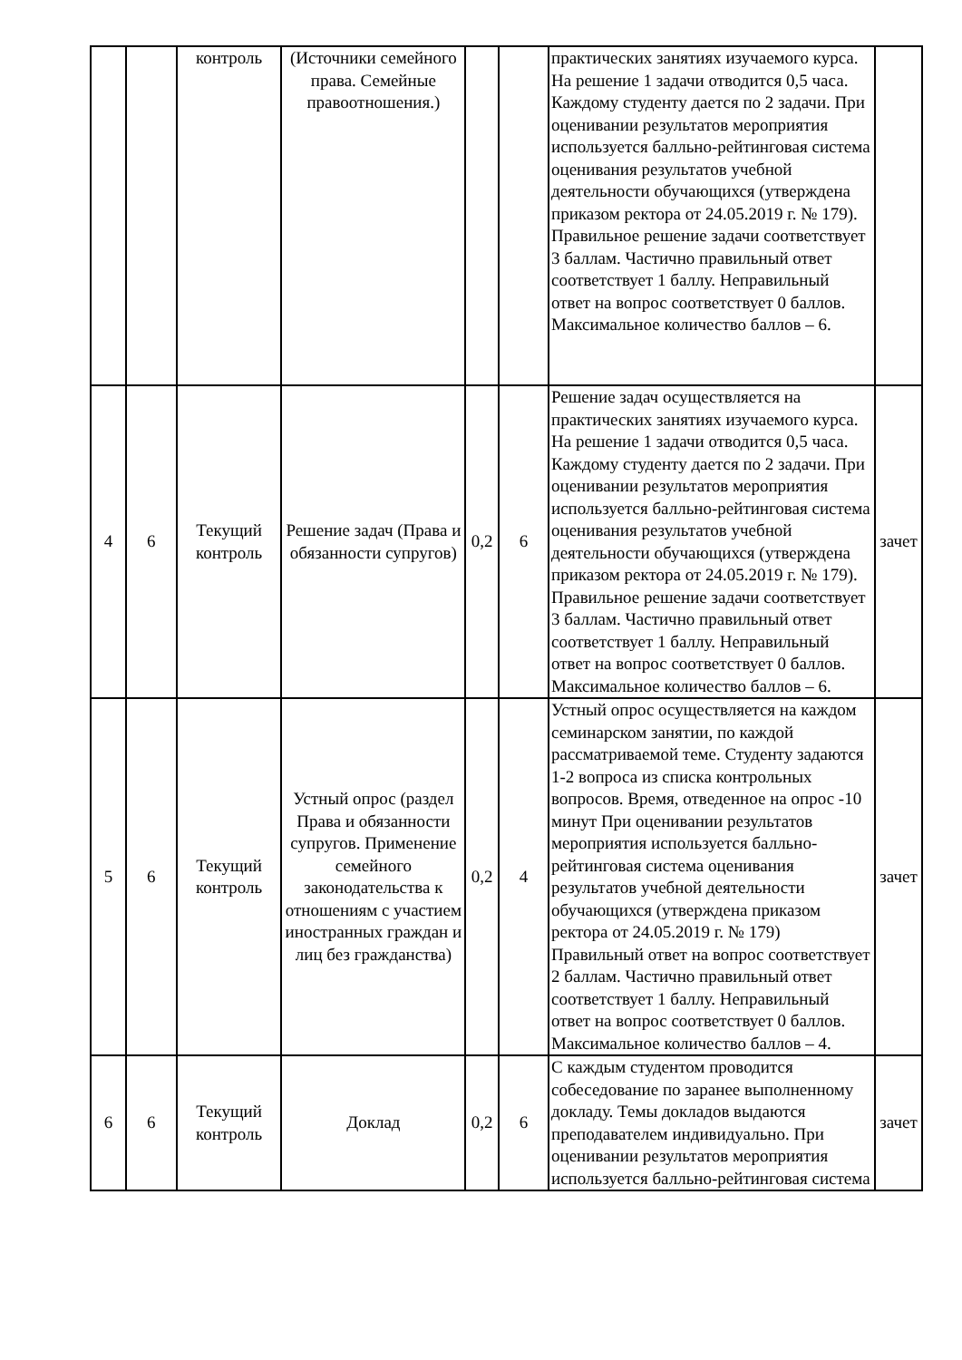| | | контроль | (Источники семейного права. Семейные правоотношения.) | | | практических занятиях изучаемого курса. На решение 1 задачи отводится 0,5 часа. Каждому студенту дается по 2 задачи. При оценивании результатов мероприятия используется балльно-рейтинговая система оценивания результатов учебной деятельности обучающихся (утверждена приказом ректора от 24.05.2019 г. № 179). Правильное решение задачи соответствует 3 баллам. Частично правильный ответ соответствует 1 баллу. Неправильный ответ на вопрос соответствует 0 баллов. Максимальное количество баллов – 6. | |
| 4 | 6 | Текущий контроль | Решение задач (Права и обязанности супругов) | 0,2 | 6 | Решение задач осуществляется на практических занятиях изучаемого курса. На решение 1 задачи отводится 0,5 часа. Каждому студенту дается по 2 задачи. При оценивании результатов мероприятия используется балльно-рейтинговая система оценивания результатов учебной деятельности обучающихся (утверждена приказом ректора от 24.05.2019 г. № 179). Правильное решение задачи соответствует 3 баллам. Частично правильный ответ соответствует 1 баллу. Неправильный ответ на вопрос соответствует 0 баллов. Максимальное количество баллов – 6. | зачет |
| 5 | 6 | Текущий контроль | Устный опрос (раздел Права и обязанности супругов. Применение семейного законодательства к отношениям с участием иностранных граждан и лиц без гражданства) | 0,2 | 4 | Устный опрос осуществляется на каждом семинарском занятии, по каждой рассматриваемой теме. Студенту задаются 1-2 вопроса из списка контрольных вопросов. Время, отведенное на опрос -10 минут При оценивании результатов мероприятия используется балльно-рейтинговая система оценивания результатов учебной деятельности обучающихся (утверждена приказом ректора от 24.05.2019 г. № 179) Правильный ответ на вопрос соответствует 2 баллам. Частично правильный ответ соответствует 1 баллу. Неправильный ответ на вопрос соответствует 0 баллов. Максимальное количество баллов – 4. | зачет |
| 6 | 6 | Текущий контроль | Доклад | 0,2 | 6 | С каждым студентом проводится собеседование по заранее выполненному докладу. Темы докладов выдаются преподавателем индивидуально. При оценивании результатов мероприятия используется балльно-рейтинговая система | зачет |